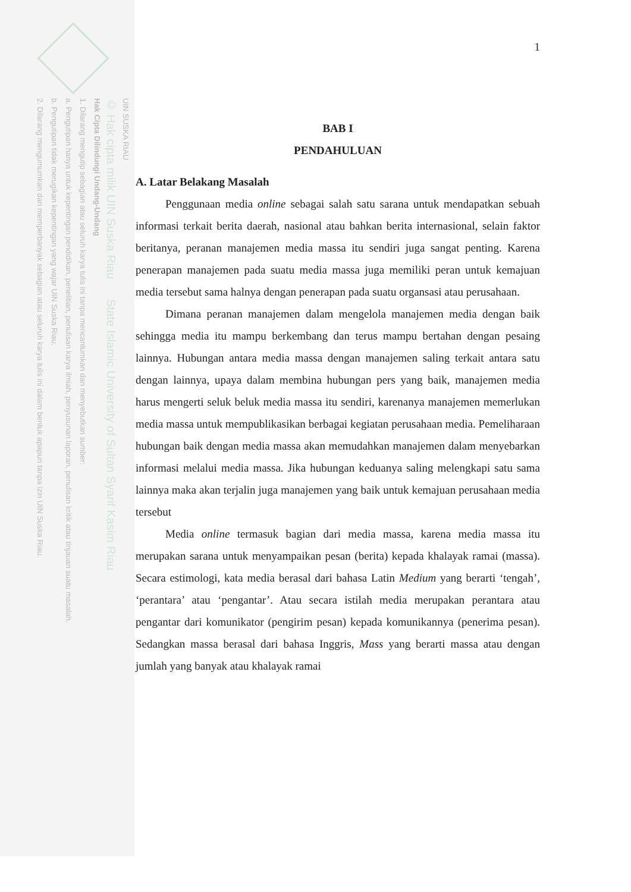UIN SUSKA RIAU
© Hak cipta milik UIN Suska Riau State Islamic University of Sultan Syarif Kasim Riau
Hak Cipta Dilindungi Undang-Undang
1. Dilarang mengutip sebagian atau seluruh karya tulis ini tanpa mencantumkan dan menyebutkan sumber:
a. Pengutipan hanya untuk kepentingan pendidikan, penelitian, penulisan karya ilmiah, penyusunan laporan, penulisan kritik atau tinjauan suatu masalah.
b. Pengutipan tidak merugikan kepentingan yang wajar UIN Suska Riau.
2. Dilarang mengumumkan dan memperbanyak sebagian atau seluruh karya tulis ini dalam bentuk apapun tanpa izin UIN Suska Riau.
1
BAB I
PENDAHULUAN
A. Latar Belakang Masalah
Penggunaan media online sebagai salah satu sarana untuk mendapatkan sebuah informasi terkait berita daerah, nasional atau bahkan berita internasional, selain faktor beritanya, peranan manajemen media massa itu sendiri juga sangat penting. Karena penerapan manajemen pada suatu media massa juga memiliki peran untuk kemajuan media tersebut sama halnya dengan penerapan pada suatu organsasi atau perusahaan.
Dimana peranan manajemen dalam mengelola manajemen media dengan baik sehingga media itu mampu berkembang dan terus mampu bertahan dengan pesaing lainnya. Hubungan antara media massa dengan manajemen saling terkait antara satu dengan lainnya, upaya dalam membina hubungan pers yang baik, manajemen media harus mengerti seluk beluk media massa itu sendiri, karenanya manajemen memerlukan media massa untuk mempublikasikan berbagai kegiatan perusahaan media. Pemeliharaan hubungan baik dengan media massa akan memudahkan manajemen dalam menyebarkan informasi melalui media massa. Jika hubungan keduanya saling melengkapi satu sama lainnya maka akan terjalin juga manajemen yang baik untuk kemajuan perusahaan media tersebut
Media online termasuk bagian dari media massa, karena media massa itu merupakan sarana untuk menyampaikan pesan (berita) kepada khalayak ramai (massa). Secara estimologi, kata media berasal dari bahasa Latin Medium yang berarti ‘tengah’, ‘perantara’ atau ‘pengantar’. Atau secara istilah media merupakan perantara atau pengantar dari komunikator (pengirim pesan) kepada komunikannya (penerima pesan). Sedangkan massa berasal dari bahasa Inggris, Mass yang berarti massa atau dengan jumlah yang banyak atau khalayak ramai